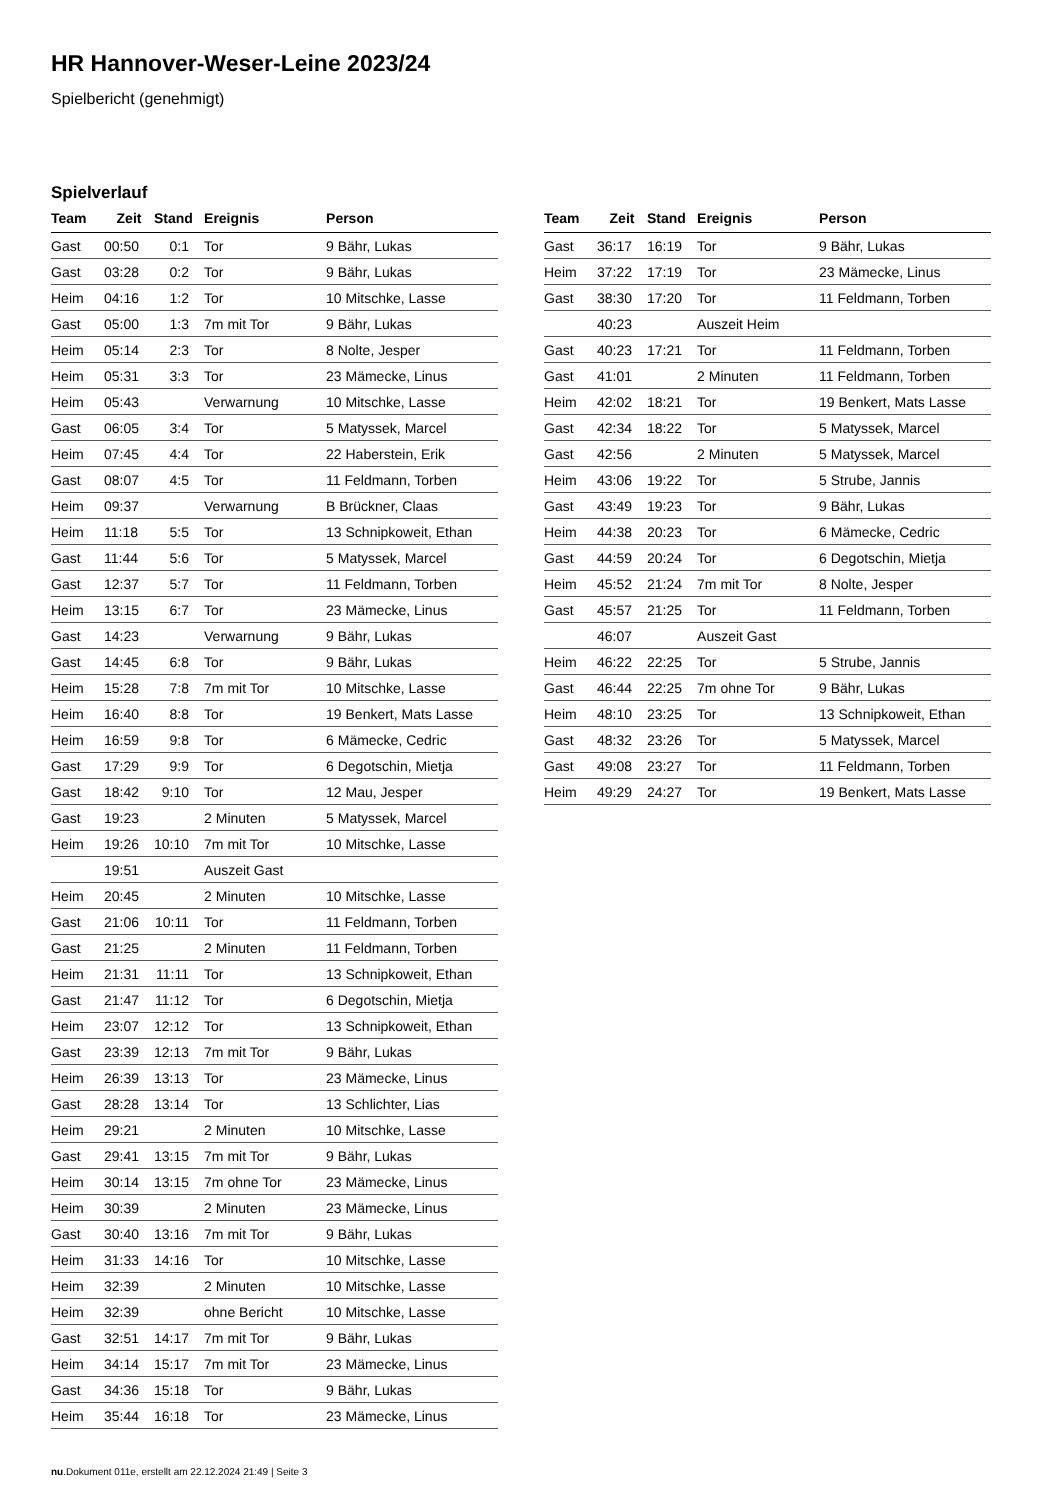HR Hannover-Weser-Leine 2023/24
Spielbericht (genehmigt)
Spielverlauf
| Team | Zeit | Stand | Ereignis | Person |
| --- | --- | --- | --- | --- |
| Gast | 00:50 | 0:1 | Tor | 9 Bähr, Lukas |
| Gast | 03:28 | 0:2 | Tor | 9 Bähr, Lukas |
| Heim | 04:16 | 1:2 | Tor | 10 Mitschke, Lasse |
| Gast | 05:00 | 1:3 | 7m mit Tor | 9 Bähr, Lukas |
| Heim | 05:14 | 2:3 | Tor | 8 Nolte, Jesper |
| Heim | 05:31 | 3:3 | Tor | 23 Mämecke, Linus |
| Heim | 05:43 | | Verwarnung | 10 Mitschke, Lasse |
| Gast | 06:05 | 3:4 | Tor | 5 Matyssek, Marcel |
| Heim | 07:45 | 4:4 | Tor | 22 Haberstein, Erik |
| Gast | 08:07 | 4:5 | Tor | 11 Feldmann, Torben |
| Heim | 09:37 | | Verwarnung | B Brückner, Claas |
| Heim | 11:18 | 5:5 | Tor | 13 Schnipkoweit, Ethan |
| Gast | 11:44 | 5:6 | Tor | 5 Matyssek, Marcel |
| Gast | 12:37 | 5:7 | Tor | 11 Feldmann, Torben |
| Heim | 13:15 | 6:7 | Tor | 23 Mämecke, Linus |
| Gast | 14:23 | | Verwarnung | 9 Bähr, Lukas |
| Gast | 14:45 | 6:8 | Tor | 9 Bähr, Lukas |
| Heim | 15:28 | 7:8 | 7m mit Tor | 10 Mitschke, Lasse |
| Heim | 16:40 | 8:8 | Tor | 19 Benkert, Mats Lasse |
| Heim | 16:59 | 9:8 | Tor | 6 Mämecke, Cedric |
| Gast | 17:29 | 9:9 | Tor | 6 Degotschin, Mietja |
| Gast | 18:42 | 9:10 | Tor | 12 Mau, Jesper |
| Gast | 19:23 | | 2 Minuten | 5 Matyssek, Marcel |
| Heim | 19:26 | 10:10 | 7m mit Tor | 10 Mitschke, Lasse |
| | 19:51 | | Auszeit Gast | |
| Heim | 20:45 | | 2 Minuten | 10 Mitschke, Lasse |
| Gast | 21:06 | 10:11 | Tor | 11 Feldmann, Torben |
| Gast | 21:25 | | 2 Minuten | 11 Feldmann, Torben |
| Heim | 21:31 | 11:11 | Tor | 13 Schnipkoweit, Ethan |
| Gast | 21:47 | 11:12 | Tor | 6 Degotschin, Mietja |
| Heim | 23:07 | 12:12 | Tor | 13 Schnipkoweit, Ethan |
| Gast | 23:39 | 12:13 | 7m mit Tor | 9 Bähr, Lukas |
| Heim | 26:39 | 13:13 | Tor | 23 Mämecke, Linus |
| Gast | 28:28 | 13:14 | Tor | 13 Schlichter, Lias |
| Heim | 29:21 | | 2 Minuten | 10 Mitschke, Lasse |
| Gast | 29:41 | 13:15 | 7m mit Tor | 9 Bähr, Lukas |
| Heim | 30:14 | 13:15 | 7m ohne Tor | 23 Mämecke, Linus |
| Heim | 30:39 | | 2 Minuten | 23 Mämecke, Linus |
| Gast | 30:40 | 13:16 | 7m mit Tor | 9 Bähr, Lukas |
| Heim | 31:33 | 14:16 | Tor | 10 Mitschke, Lasse |
| Heim | 32:39 | | 2 Minuten | 10 Mitschke, Lasse |
| Heim | 32:39 | | ohne Bericht | 10 Mitschke, Lasse |
| Gast | 32:51 | 14:17 | 7m mit Tor | 9 Bähr, Lukas |
| Heim | 34:14 | 15:17 | 7m mit Tor | 23 Mämecke, Linus |
| Gast | 34:36 | 15:18 | Tor | 9 Bähr, Lukas |
| Heim | 35:44 | 16:18 | Tor | 23 Mämecke, Linus |
| Team | Zeit | Stand | Ereignis | Person |
| --- | --- | --- | --- | --- |
| Gast | 36:17 | 16:19 | Tor | 9 Bähr, Lukas |
| Heim | 37:22 | 17:19 | Tor | 23 Mämecke, Linus |
| Gast | 38:30 | 17:20 | Tor | 11 Feldmann, Torben |
| | 40:23 | | Auszeit Heim | |
| Gast | 40:23 | 17:21 | Tor | 11 Feldmann, Torben |
| Gast | 41:01 | | 2 Minuten | 11 Feldmann, Torben |
| Heim | 42:02 | 18:21 | Tor | 19 Benkert, Mats Lasse |
| Gast | 42:34 | 18:22 | Tor | 5 Matyssek, Marcel |
| Gast | 42:56 | | 2 Minuten | 5 Matyssek, Marcel |
| Heim | 43:06 | 19:22 | Tor | 5 Strube, Jannis |
| Gast | 43:49 | 19:23 | Tor | 9 Bähr, Lukas |
| Heim | 44:38 | 20:23 | Tor | 6 Mämecke, Cedric |
| Gast | 44:59 | 20:24 | Tor | 6 Degotschin, Mietja |
| Heim | 45:52 | 21:24 | 7m mit Tor | 8 Nolte, Jesper |
| Gast | 45:57 | 21:25 | Tor | 11 Feldmann, Torben |
| | 46:07 | | Auszeit Gast | |
| Heim | 46:22 | 22:25 | Tor | 5 Strube, Jannis |
| Gast | 46:44 | 22:25 | 7m ohne Tor | 9 Bähr, Lukas |
| Heim | 48:10 | 23:25 | Tor | 13 Schnipkoweit, Ethan |
| Gast | 48:32 | 23:26 | Tor | 5 Matyssek, Marcel |
| Gast | 49:08 | 23:27 | Tor | 11 Feldmann, Torben |
| Heim | 49:29 | 24:27 | Tor | 19 Benkert, Mats Lasse |
nu.Dokument 011e, erstellt am 22.12.2024 21:49 | Seite 3